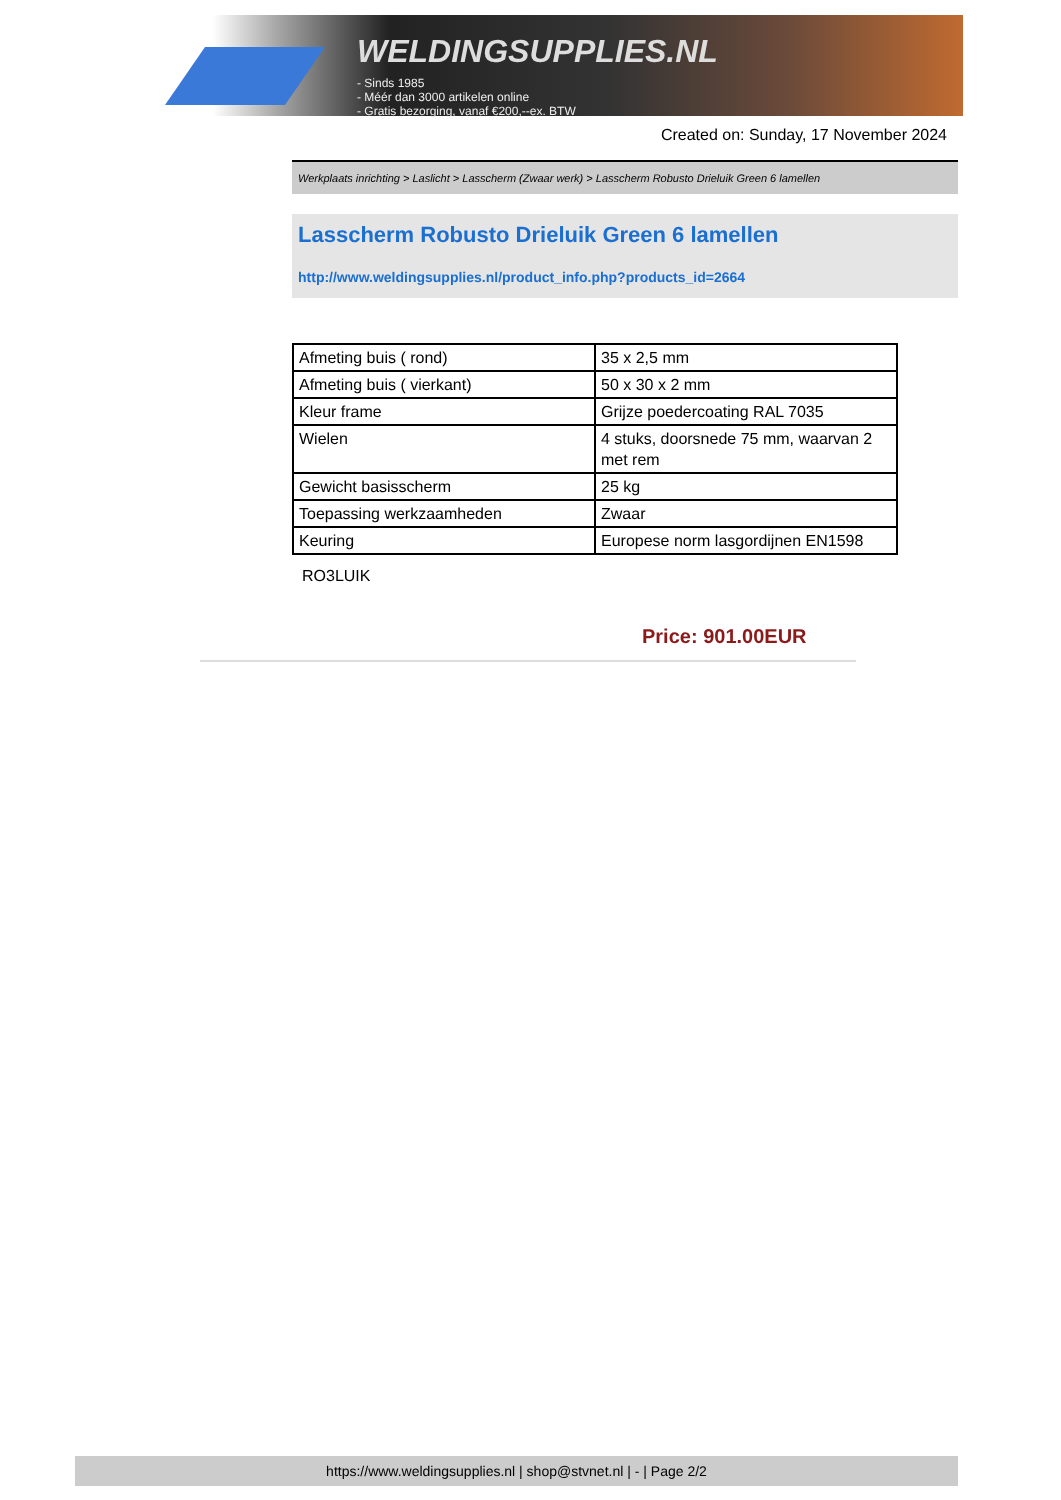WELDINGSUPPLIES.NL
- Sinds 1985
- Méér dan 3000 artikelen online
- Gratis bezorging, vanaf €200,--ex. BTW
Created on: Sunday, 17 November 2024
Werkplaats inrichting > Laslicht > Lasscherm (Zwaar werk) > Lasscherm Robusto Drieluik Green 6 lamellen
Lasscherm Robusto Drieluik Green 6 lamellen
http://www.weldingsupplies.nl/product_info.php?products_id=2664
| Afmeting buis ( rond) | 35 x 2,5 mm |
| Afmeting buis ( vierkant) | 50 x 30 x 2 mm |
| Kleur frame | Grijze poedercoating RAL 7035 |
| Wielen | 4 stuks, doorsnede 75 mm, waarvan 2 met rem |
| Gewicht basisscherm | 25 kg |
| Toepassing werkzaamheden | Zwaar |
| Keuring | Europese norm lasgordijnen EN1598 |
RO3LUIK
Price: 901.00EUR
https://www.weldingsupplies.nl | shop@stvnet.nl | - | Page 2/2